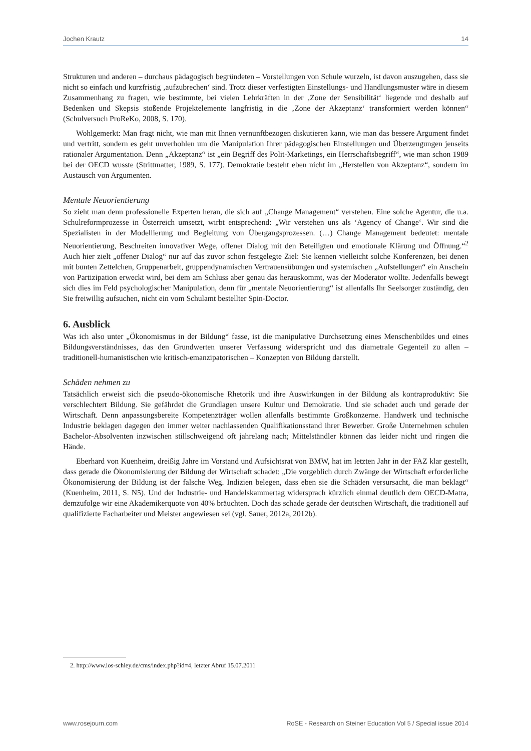Jochen Krautz 14
Strukturen und anderen – durchaus pädagogisch begründeten – Vorstellungen von Schule wurzeln, ist davon auszugehen, dass sie nicht so einfach und kurzfristig ‚aufzubrechen‘ sind. Trotz dieser verfestigten Einstellungs- und Handlungsmuster wäre in diesem Zusammenhang zu fragen, wie bestimmte, bei vielen Lehrkräften in der ‚Zone der Sensibilität‘ liegende und deshalb auf Bedenken und Skepsis stoßende Projektelemente langfristig in die ‚Zone der Akzeptanz‘ transformiert werden können“ (Schulversuch ProReKo, 2008, S. 170).
Wohlgemerkt: Man fragt nicht, wie man mit Ihnen vernunftbezogen diskutieren kann, wie man das bessere Argument findet und vertritt, sondern es geht unverhohlen um die Manipulation Ihrer pädagogischen Einstellungen und Überzeugungen jenseits rationaler Argumentation. Denn „Akzeptanz“ ist „ein Begriff des Polit-Marketings, ein Herrschaftsbegriff“, wie man schon 1989 bei der OECD wusste (Strittmatter, 1989, S. 177). Demokratie besteht eben nicht im „Herstellen von Akzeptanz“, sondern im Austausch von Argumenten.
Mentale Neuorientierung
So zieht man denn professionelle Experten heran, die sich auf „Change Management“ verstehen. Eine solche Agentur, die u.a. Schulreformprozesse in Österreich umsetzt, wirbt entsprechend: „Wir verstehen uns als ‘Agency of Change‘. Wir sind die Spezialisten in der Modellierung und Begleitung von Übergangsprozessen. (…) Change Management bedeutet: mentale Neuorientierung, Beschreiten innovativer Wege, offener Dialog mit den Beteiligten und emotionale Klärung und Öffnung.“<sup>2</sup> Auch hier zielt „offener Dialog“ nur auf das zuvor schon festgelegte Ziel: Sie kennen vielleicht solche Konferenzen, bei denen mit bunten Zettelchen, Gruppenarbeit, gruppendynamischen Vertrauensübungen und systemischen „Aufstellungen“ ein Anschein von Partizipation erweckt wird, bei dem am Schluss aber genau das herauskommt, was der Moderator wollte. Jedenfalls bewegt sich dies im Feld psychologischer Manipulation, denn für „mentale Neuorientierung“ ist allenfalls Ihr Seelsorger zuständig, den Sie freiwillig aufsuchen, nicht ein vom Schulamt bestellter Spin-Doctor.
6. Ausblick
Was ich also unter „Ökonomismus in der Bildung“ fasse, ist die manipulative Durchsetzung eines Menschenbildes und eines Bildungsverständnisses, das den Grundwerten unserer Verfassung widerspricht und das diametrale Gegenteil zu allen – traditionell-humanistischen wie kritisch-emanzipatorischen – Konzepten von Bildung darstellt.
Schäden nehmen zu
Tatsächlich erweist sich die pseudo-ökonomische Rhetorik und ihre Auswirkungen in der Bildung als kontraproduktiv: Sie verschlechtert Bildung. Sie gefährdet die Grundlagen unsere Kultur und Demokratie. Und sie schadet auch und gerade der Wirtschaft. Denn anpassungsbereite Kompetenzträger wollen allenfalls bestimmte Großkonzerne. Handwerk und technische Industrie beklagen dagegen den immer weiter nachlassenden Qualifikationsstand ihrer Bewerber. Große Unternehmen schulen Bachelor-Absolventen inzwischen stillschweigend oft jahrelang nach; Mittelständler können das leider nicht und ringen die Hände.
Eberhard von Kuenheim, dreißig Jahre im Vorstand und Aufsichtsrat von BMW, hat im letzten Jahr in der FAZ klar gestellt, dass gerade die Ökonomisierung der Bildung der Wirtschaft schadet: „Die vorgeblich durch Zwänge der Wirtschaft erforderliche Ökonomisierung der Bildung ist der falsche Weg. Indizien belegen, dass eben sie die Schäden versursacht, die man beklagt“ (Kuenheim, 2011, S. N5). Und der Industrie- und Handelskammertag widersprach kürzlich einmal deutlich dem OECD-Matra, demzufolge wir eine Akademikerquote von 40% bräuchten. Doch das schade gerade der deutschen Wirtschaft, die traditionell auf qualifizierte Facharbeiter und Meister angewiesen sei (vgl. Sauer, 2012a, 2012b).
2. http://www.ios-schley.de/cms/index.php?id=4, letzter Abruf 15.07.2011
www.rosejourn.com RoSE - Research on Steiner Education Vol 5 / Special issue 2014